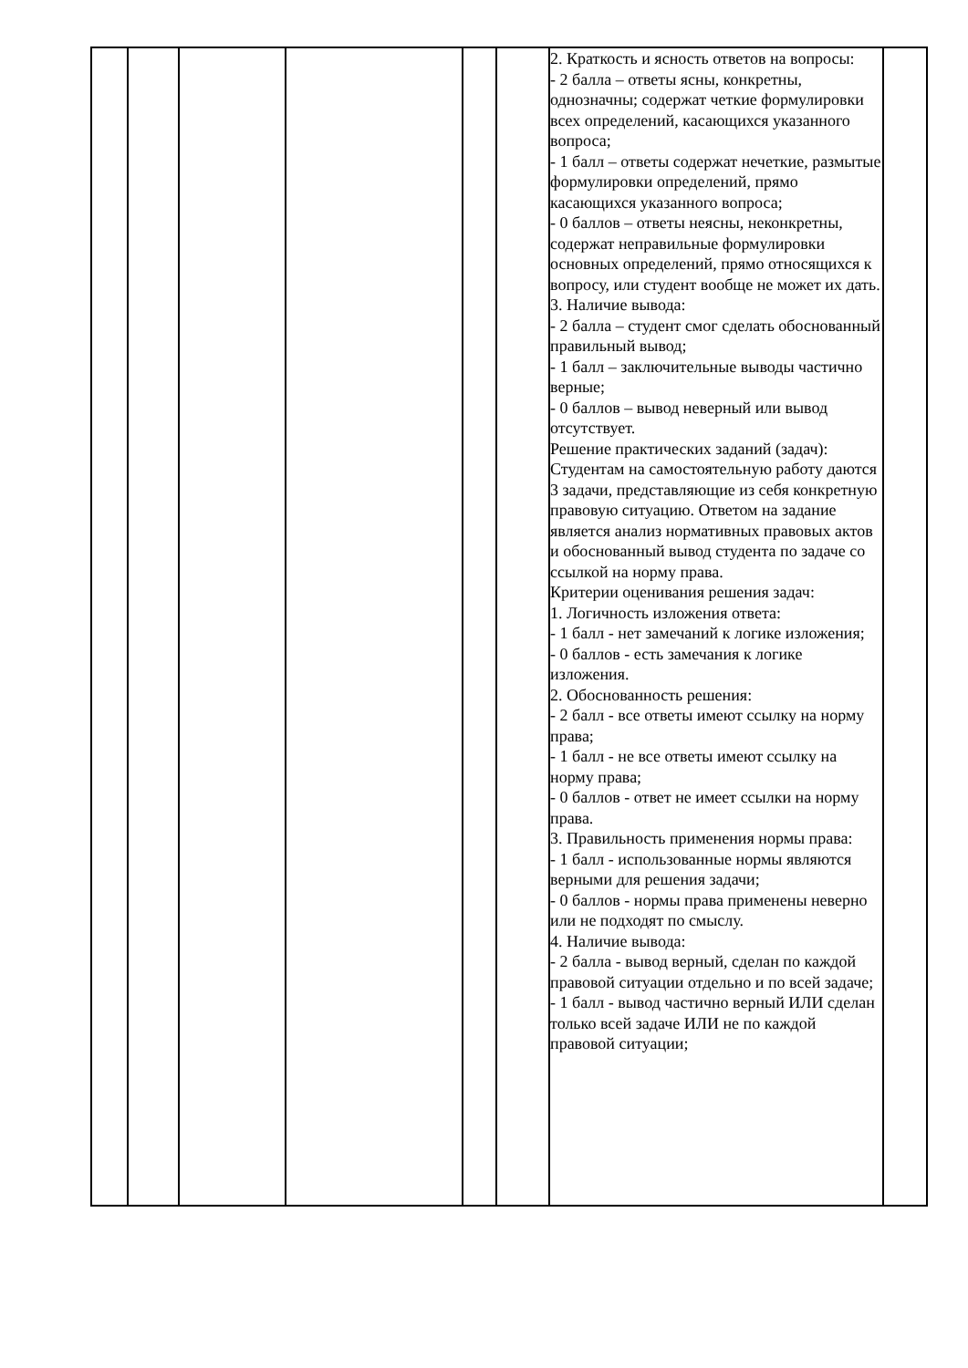| | | | | | | 2. Краткость и ясность ответов на вопросы: - 2 балла – ответы ясны, конкретны, однозначны; содержат четкие формулировки всех определений, касающихся указанного вопроса; - 1 балл – ответы содержат нечеткие, размытые формулировки определений, прямо касающихся указанного вопроса; - 0 баллов – ответы неясны, неконкретны, содержат неправильные формулировки основных определений, прямо относящихся к вопросу, или студент вообще не может их дать. 3. Наличие вывода: - 2 балла – студент смог сделать обоснованный правильный вывод; - 1 балл – заключительные выводы частично верные; - 0 баллов – вывод неверный или вывод отсутствует. Решение практических заданий (задач): Студентам на самостоятельную работу даются 3 задачи, представляющие из себя конкретную правовую ситуацию. Ответом на задание является анализ нормативных правовых актов и обоснованный вывод студента по задаче со ссылкой на норму права. Критерии оценивания решения задач: 1. Логичность изложения ответа: - 1 балл - нет замечаний к логике изложения; - 0 баллов - есть замечания к логике изложения. 2. Обоснованность решения: - 2 балл - все ответы имеют ссылку на норму права; - 1 балл - не все ответы имеют ссылку на норму права; - 0 баллов - ответ не имеет ссылки на норму права. 3. Правильность применения нормы права: - 1 балл - использованные нормы являются верными для решения задачи; - 0 баллов - нормы права применены неверно или не подходят по смыслу. 4. Наличие вывода: - 2 балла - вывод верный, сделан по каждой правовой ситуации отдельно и по всей задаче; - 1 балл - вывод частично верный ИЛИ сделан только всей задаче ИЛИ не по каждой правовой ситуации; | |